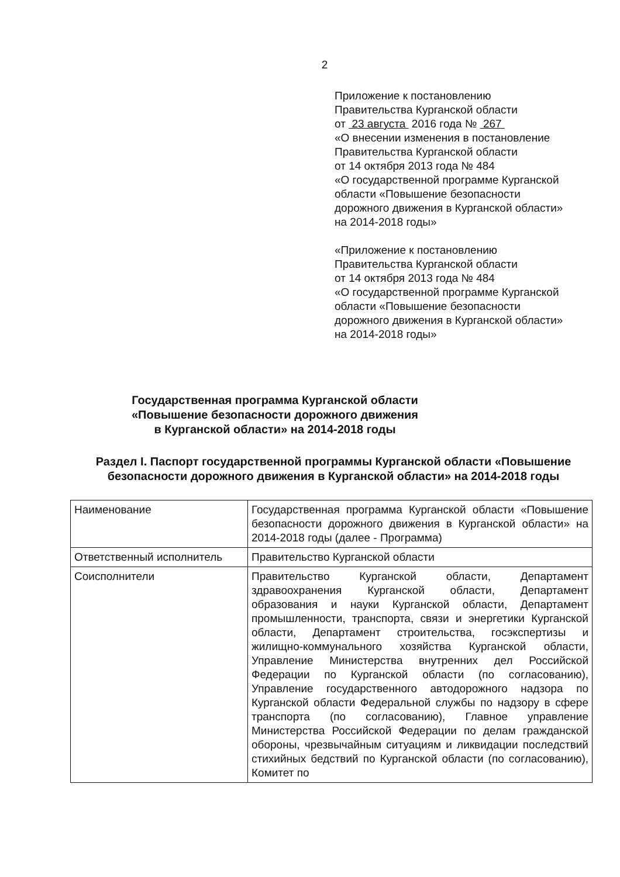2
Приложение к постановлению
Правительства Курганской области
от 23 августа 2016 года № 267
«О внесении изменения в постановление
Правительства Курганской области
от 14 октября 2013 года № 484
«О государственной программе Курганской
области «Повышение безопасности
дорожного движения в Курганской области»
на 2014-2018 годы»
«Приложение к постановлению
Правительства Курганской области
от 14 октября 2013 года № 484
«О государственной программе Курганской
области «Повышение безопасности
дорожного движения в Курганской области»
на 2014-2018 годы»
Государственная программа Курганской области
«Повышение безопасности дорожного движения
в Курганской области» на 2014-2018 годы
Раздел I. Паспорт государственной программы Курганской области «Повышение безопасности дорожного движения в Курганской области» на 2014-2018 годы
| Наименование | Государственная программа Курганской области «Повышение безопасности дорожного движения в Курганской области» на 2014-2018 годы (далее - Программа) |
| Ответственный исполнитель | Правительство Курганской области |
| Соисполнители | Правительство Курганской области, Департамент здравоохранения Курганской области, Департамент образования и науки Курганской области, Департамент промышленности, транспорта, связи и энергетики Курганской области, Департамент строительства, госэкспертизы и жилищно-коммунального хозяйства Курганской области, Управление Министерства внутренних дел Российской Федерации по Курганской области (по согласованию), Управление государственного автодорожного надзора по Курганской области Федеральной службы по надзору в сфере транспорта (по согласованию), Главное управление Министерства Российской Федерации по делам гражданской обороны, чрезвычайным ситуациям и ликвидации последствий стихийных бедствий по Курганской области (по согласованию), Комитет по |